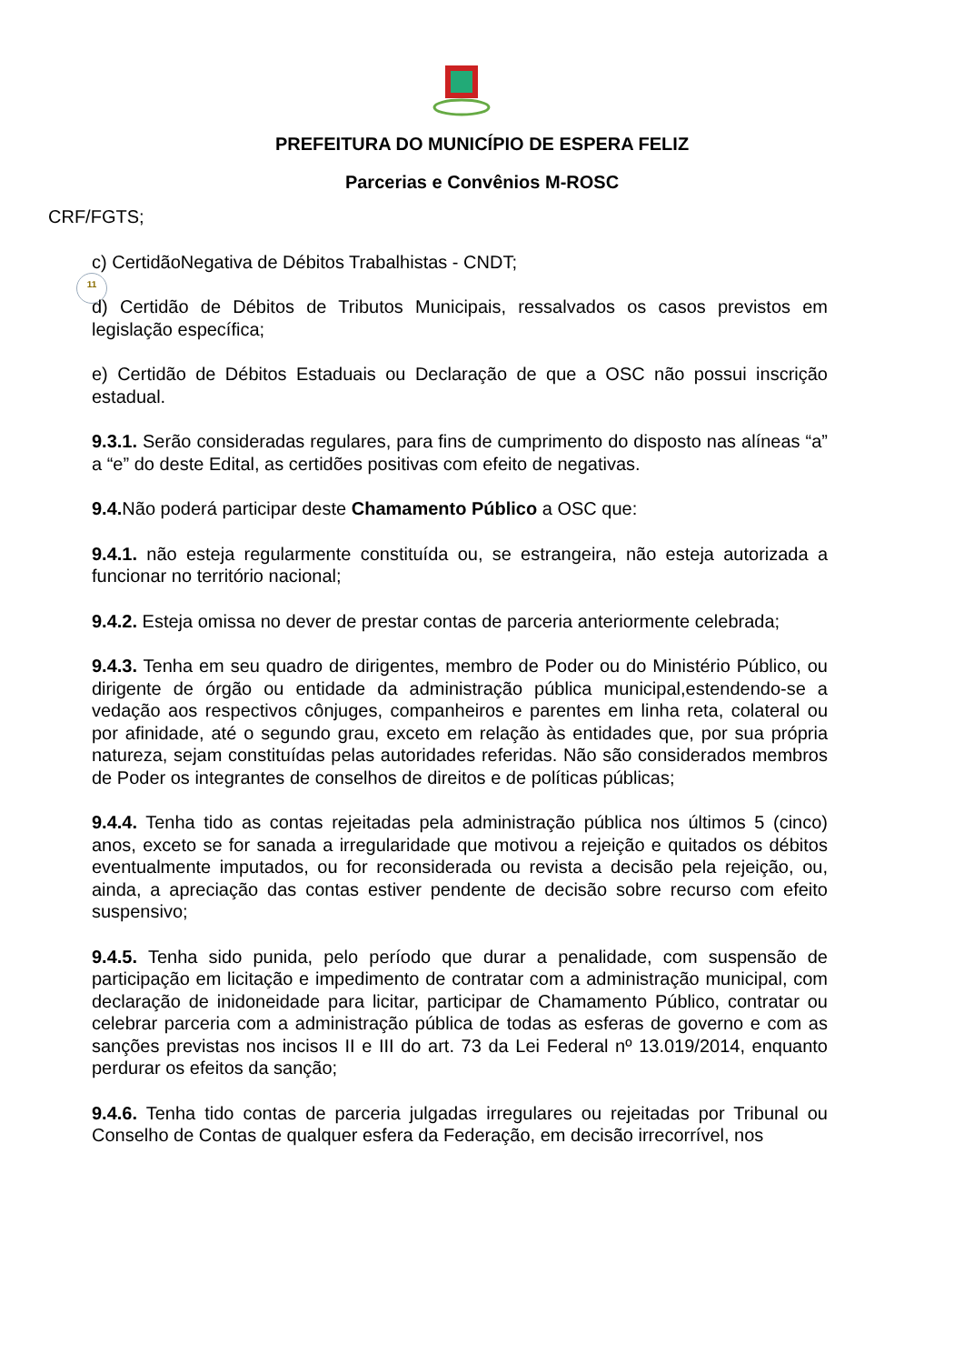PREFEITURA DO MUNICÍPIO DE ESPERA FELIZ
Parcerias e Convênios M-ROSC
11
CRF/FGTS;
c) CertidãoNegativa de Débitos Trabalhistas - CNDT;
d) Certidão de Débitos de Tributos Municipais, ressalvados os casos previstos em legislação específica;
e) Certidão de Débitos Estaduais ou Declaração de que a OSC não possui inscrição estadual.
9.3.1. Serão consideradas regulares, para fins de cumprimento do disposto nas alíneas “a” a “e” do deste Edital, as certidões positivas com efeito de negativas.
9.4. Não poderá participar deste Chamamento Público a OSC que:
9.4.1. não esteja regularmente constituída ou, se estrangeira, não esteja autorizada a funcionar no território nacional;
9.4.2. Esteja omissa no dever de prestar contas de parceria anteriormente celebrada;
9.4.3. Tenha em seu quadro de dirigentes, membro de Poder ou do Ministério Público, ou dirigente de órgão ou entidade da administração pública municipal,estendendo-se a vedação aos respectivos cônjuges, companheiros e parentes em linha reta, colateral ou por afinidade, até o segundo grau, exceto em relação às entidades que, por sua própria natureza, sejam constituídas pelas autoridades referidas. Não são considerados membros de Poder os integrantes de conselhos de direitos e de políticas públicas;
9.4.4. Tenha tido as contas rejeitadas pela administração pública nos últimos 5 (cinco) anos, exceto se for sanada a irregularidade que motivou a rejeição e quitados os débitos eventualmente imputados, ou for reconsiderada ou revista a decisão pela rejeição, ou, ainda, a apreciação das contas estiver pendente de decisão sobre recurso com efeito suspensivo;
9.4.5. Tenha sido punida, pelo período que durar a penalidade, com suspensão de participação em licitação e impedimento de contratar com a administração municipal, com declaração de inidoneidade para licitar, participar de Chamamento Público, contratar ou celebrar parceria com a administração pública de todas as esferas de governo e com as sanções previstas nos incisos II e III do art. 73 da Lei Federal nº 13.019/2014, enquanto perdurar os efeitos da sanção;
9.4.6. Tenha tido contas de parceria julgadas irregulares ou rejeitadas por Tribunal ou Conselho de Contas de qualquer esfera da Federação, em decisão irrecorrível, nos